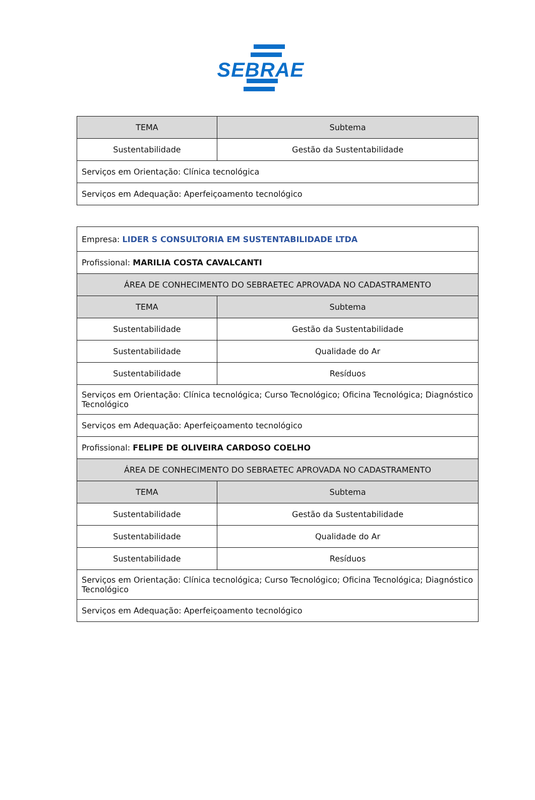SEBRAE
| TEMA | Subtema |
| --- | --- |
| Sustentabilidade | Gestão da Sustentabilidade |
| Serviços em Orientação: Clínica tecnológica | |
| Serviços em Adequação: Aperfeiçoamento tecnológico | |
| Empresa: LIDER S CONSULTORIA EM SUSTENTABILIDADE LTDA | |
| Profissional: MARILIA COSTA CAVALCANTI | |
| ÁREA DE CONHECIMENTO DO SEBRAETEC APROVADA NO CADASTRAMENTO | |
| TEMA | Subtema |
| Sustentabilidade | Gestão da Sustentabilidade |
| Sustentabilidade | Qualidade do Ar |
| Sustentabilidade | Resíduos |
| Serviços em Orientação: Clínica tecnológica; Curso Tecnológico; Oficina Tecnológica; Diagnóstico Tecnológico | |
| Serviços em Adequação: Aperfeiçoamento tecnológico | |
| Profissional: FELIPE DE OLIVEIRA CARDOSO COELHO | |
| ÁREA DE CONHECIMENTO DO SEBRAETEC APROVADA NO CADASTRAMENTO | |
| TEMA | Subtema |
| Sustentabilidade | Gestão da Sustentabilidade |
| Sustentabilidade | Qualidade do Ar |
| Sustentabilidade | Resíduos |
| Serviços em Orientação: Clínica tecnológica; Curso Tecnológico; Oficina Tecnológica; Diagnóstico Tecnológico | |
| Serviços em Adequação: Aperfeiçoamento tecnológico | |